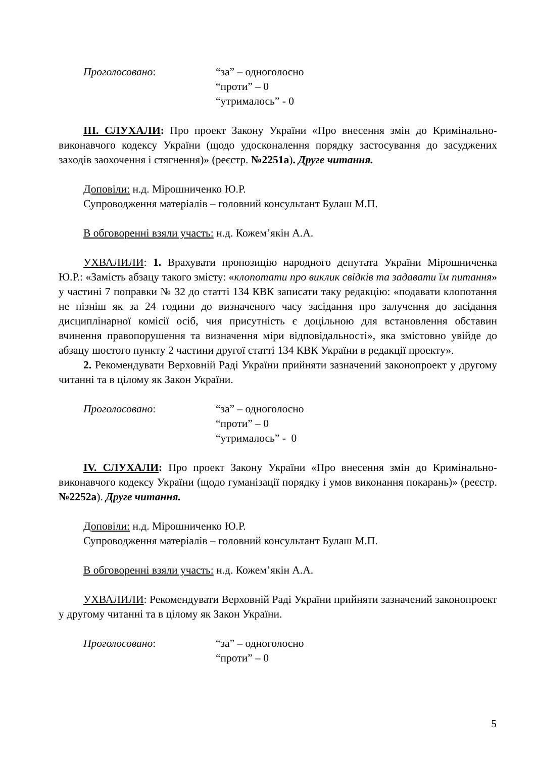Проголосовано: “за” – одноголосно
“проти” – 0
“утрималось” - 0
ІІІ. СЛУХАЛИ: Про проект Закону України «Про внесення змін до Кримінально-виконавчого кодексу України (щодо удосконалення порядку застосування до засуджених заходів заохочення і стягнення)» (реєстр. №2251а). Друге читання.
Доповіли: н.д. Мірошниченко Ю.Р.
Супроводження матеріалів – головний консультант Булаш М.П.
В обговоренні взяли участь: н.д. Кожем’якін А.А.
УХВАЛИЛИ: 1. Врахувати пропозицію народного депутата України Мірошниченка Ю.Р.: «Замість абзацу такого змісту: «клопотати про виклик свідків та задавати їм питання» у частині 7 поправки № 32 до статті 134 КВК записати таку редакцію: «подавати клопотання не пізніш як за 24 години до визначеного часу засідання про залучення до засідання дисциплінарної комісії осіб, чия присутність є доцільною для встановлення обставин вчинення правопорушення та визначення міри відповідальності», яка змістовно увійде до абзацу шостого пункту 2 частини другої статті 134 КВК України в редакції проекту».
2. Рекомендувати Верховній Раді України прийняти зазначений законопроект у другому читанні та в цілому як Закон України.
Проголосовано: “за” – одноголосно
“проти” – 0
“утрималось” - 0
ІV. СЛУХАЛИ: Про проект Закону України «Про внесення змін до Кримінально-виконавчого кодексу України (щодо гуманізації порядку і умов виконання покарань)» (реєстр. №2252а). Друге читання.
Доповіли: н.д. Мірошниченко Ю.Р.
Супроводження матеріалів – головний консультант Булаш М.П.
В обговоренні взяли участь: н.д. Кожем’якін А.А.
УХВАЛИЛИ: Рекомендувати Верховній Раді України прийняти зазначений законопроект у другому читанні та в цілому як Закон України.
Проголосовано: “за” – одноголосно
“проти” – 0
5